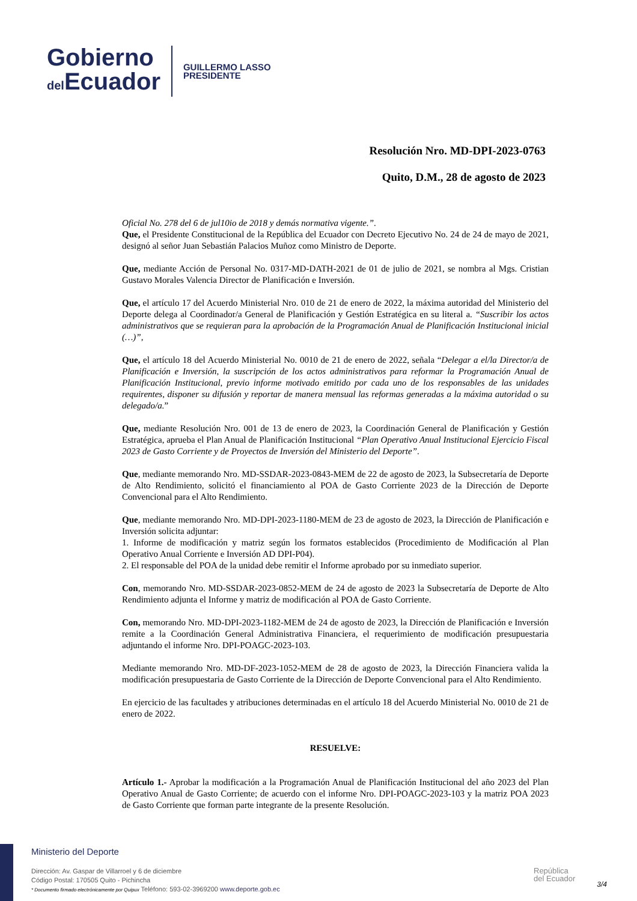Gobierno
del Ecuador
GUILLERMO LASSO
PRESIDENTE
Resolución Nro. MD-DPI-2023-0763
Quito, D.M., 28 de agosto de 2023
Oficial No. 278 del 6 de jul10io de 2018 y demás normativa vigente.”.
Que, el Presidente Constitucional de la República del Ecuador con Decreto Ejecutivo No. 24 de 24 de mayo de 2021, designó al señor Juan Sebastián Palacios Muñoz como Ministro de Deporte.
Que, mediante Acción de Personal No. 0317-MD-DATH-2021 de 01 de julio de 2021, se nombra al Mgs. Cristian Gustavo Morales Valencia Director de Planificación e Inversión.
Que, el artículo 17 del Acuerdo Ministerial Nro. 010 de 21 de enero de 2022, la máxima autoridad del Ministerio del Deporte delega al Coordinador/a General de Planificación y Gestión Estratégica en su literal a. “Suscribir los actos administrativos que se requieran para la aprobación de la Programación Anual de Planificación Institucional inicial (…)”,
Que, el artículo 18 del Acuerdo Ministerial No. 0010 de 21 de enero de 2022, señala “Delegar a el/la Director/a de Planificación e Inversión, la suscripción de los actos administrativos para reformar la Programación Anual de Planificación Institucional, previo informe motivado emitido por cada uno de los responsables de las unidades requirentes, disponer su difusión y reportar de manera mensual las reformas generadas a la máxima autoridad o su delegado/a.”
Que, mediante Resolución Nro. 001 de 13 de enero de 2023, la Coordinación General de Planificación y Gestión Estratégica, aprueba el Plan Anual de Planificación Institucional “Plan Operativo Anual Institucional Ejercicio Fiscal 2023 de Gasto Corriente y de Proyectos de Inversión del Ministerio del Deporte”.
Que, mediante memorando Nro. MD-SSDAR-2023-0843-MEM de 22 de agosto de 2023, la Subsecretaría de Deporte de Alto Rendimiento, solicitó el financiamiento al POA de Gasto Corriente 2023 de la Dirección de Deporte Convencional para el Alto Rendimiento.
Que, mediante memorando Nro. MD-DPI-2023-1180-MEM de 23 de agosto de 2023, la Dirección de Planificación e Inversión solicita adjuntar:
1. Informe de modificación y matriz según los formatos establecidos (Procedimiento de Modificación al Plan Operativo Anual Corriente e Inversión AD DPI-P04).
2. El responsable del POA de la unidad debe remitir el Informe aprobado por su inmediato superior.
Con, memorando Nro. MD-SSDAR-2023-0852-MEM de 24 de agosto de 2023 la Subsecretaría de Deporte de Alto Rendimiento adjunta el Informe y matriz de modificación al POA de Gasto Corriente.
Con, memorando Nro. MD-DPI-2023-1182-MEM de 24 de agosto de 2023, la Dirección de Planificación e Inversión remite a la Coordinación General Administrativa Financiera, el requerimiento de modificación presupuestaria adjuntando el informe Nro. DPI-POAGC-2023-103.
Mediante memorando Nro. MD-DF-2023-1052-MEM de 28 de agosto de 2023, la Dirección Financiera valida la modificación presupuestaria de Gasto Corriente de la Dirección de Deporte Convencional para el Alto Rendimiento.
En ejercicio de las facultades y atribuciones determinadas en el artículo 18 del Acuerdo Ministerial No. 0010 de 21 de enero de 2022.
RESUELVE:
Artículo 1.- Aprobar la modificación a la Programación Anual de Planificación Institucional del año 2023 del Plan Operativo Anual de Gasto Corriente; de acuerdo con el informe Nro. DPI-POAGC-2023-103 y la matriz POA 2023 de Gasto Corriente que forman parte integrante de la presente Resolución.
Ministerio del Deporte
Dirección: Av. Gaspar de Villarroel y 6 de diciembre
Código Postal: 170505 Quito - Pichincha
* Documento firmado electrónicamente por Quipux Teléfono: 593-02-3969200 www.deporte.gob.ec
República
del Ecuador
3/4